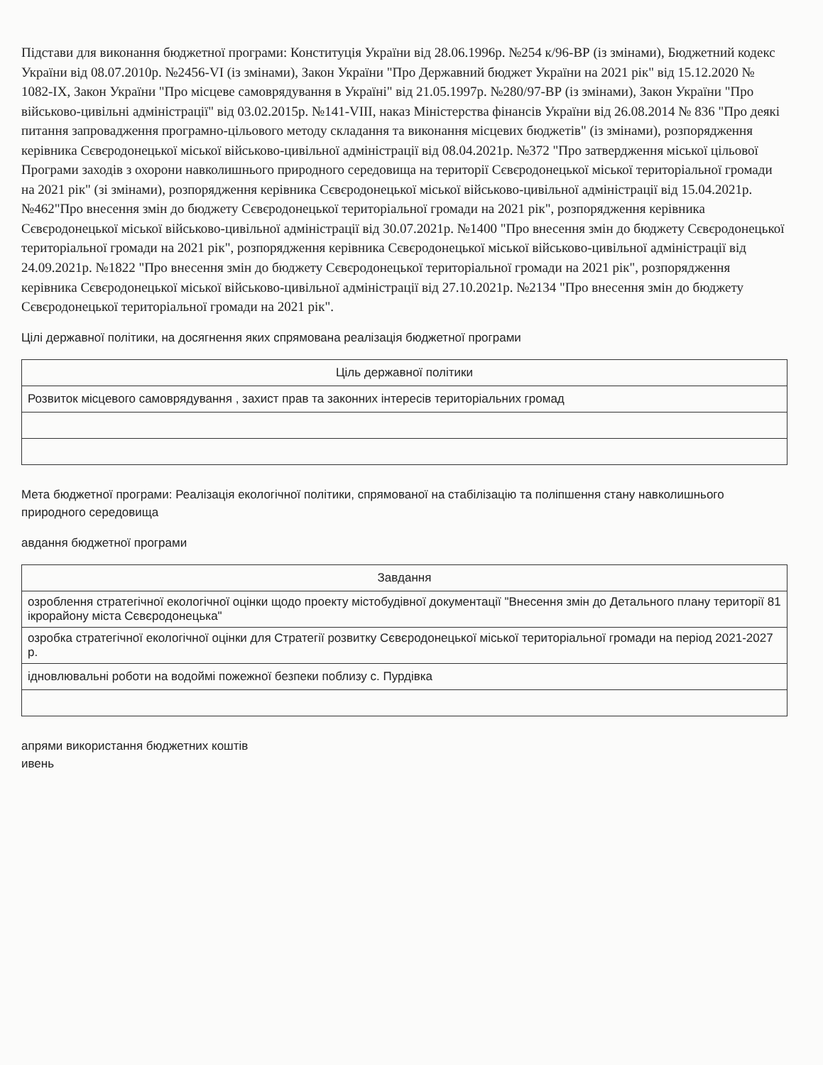Підстави для виконання бюджетної програми: Конституція України від 28.06.1996р. №254 к/96-ВР (із змінами), Бюджетний кодекс України від 08.07.2010р. №2456-VI (із змінами), Закон України "Про Державний бюджет України на 2021 рік" від 15.12.2020 № 1082-IX, Закон України "Про місцеве самоврядування в Україні" від 21.05.1997р. №280/97-ВР (із змінами), Закон України "Про військово-цивільні адміністрації" від 03.02.2015р. №141-VIII, наказ Міністерства фінансів України від 26.08.2014 № 836 "Про деякі питання запровадження програмно-цільового методу складання та виконання місцевих бюджетів" (із змінами), розпорядження керівника Сєвєродонецької міської військово-цивільної адміністрації від 08.04.2021р. №372 "Про затвердження міської цільової Програми заходів з охорони навколишнього природного середовища на території Сєвєродонецької міської територіальної громади на 2021 рік" (зі змінами), розпорядження керівника Сєвєродонецької міської військово-цивільної адміністрації від 15.04.2021р. №462"Про внесення змін до бюджету Сєвєродонецької територіальної громади на 2021 рік", розпорядження керівника Сєвєродонецької міської військово-цивільної адміністрації від 30.07.2021р. №1400 "Про внесення змін до бюджету Сєвєродонецької територіальної громади на 2021 рік", розпорядження керівника Сєвєродонецької міської військово-цивільної адміністрації від 24.09.2021р. №1822 "Про внесення змін до бюджету Сєвєродонецької територіальної громади на 2021 рік", розпорядження керівника Сєвєродонецької міської військово-цивільної адміністрації від 27.10.2021р. №2134 "Про внесення змін до бюджету Сєвєродонецької територіальної громади на 2021 рік".
Цілі державної політики, на досягнення яких спрямована реалізація бюджетної програми
| Ціль державної політики |
| --- |
| Розвиток місцевого самоврядування , захист прав та законних інтересів територіальних громад |
Мета бюджетної програми: Реалізація екологічної політики, спрямованої на стабілізацію та поліпшення стану навколишнього природного середовища
авдання бюджетної програми
| Завдання |
| --- |
| озроблення стратегічної екологічної оцінки щодо проекту містобудівної документації "Внесення змін до Детального плану території 81 ікрорайону міста Сєвєродонецька" |
| озробка стратегічної екологічної оцінки для Стратегії розвитку Сєвєродонецької міської територіальної громади на період 2021-2027 р. |
| ідновлювальні роботи на водоймі пожежної безпеки поблизу с. Пурдівка |
апрями використання бюджетних коштів
ивень